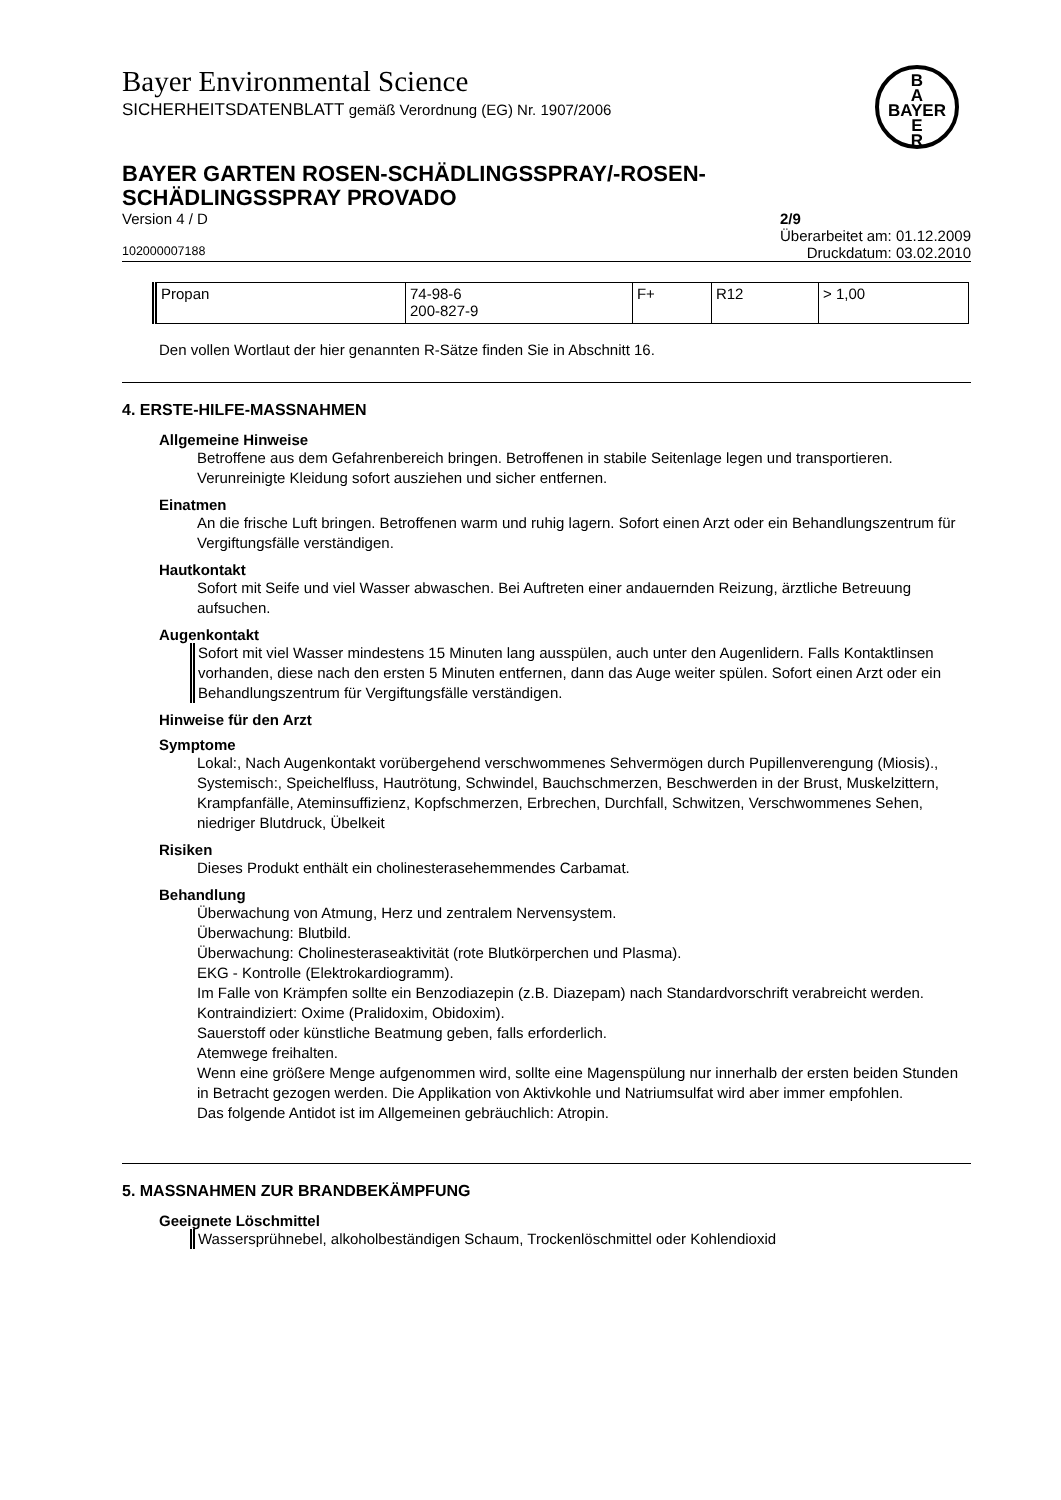Bayer Environmental Science
SICHERHEITSDATENBLATT gemäß Verordnung (EG) Nr. 1907/2006
B
A
BAYER
E
R
BAYER GARTEN ROSEN-SCHÄDLINGSSPRAY/-ROSEN-
SCHÄDLINGSSPRAY PROVADO
Version 4 / D 2/9
Überarbeitet am: 01.12.2009
102000007188 Druckdatum: 03.02.2010
| Propan | 74-98-6 200-827-9 | F+ | R12 | > 1,00 |
Den vollen Wortlaut der hier genannten R-Sätze finden Sie in Abschnitt 16.
4. ERSTE-HILFE-MASSNAHMEN
Allgemeine Hinweise
Betroffene aus dem Gefahrenbereich bringen. Betroffenen in stabile Seitenlage legen und transportieren. Verunreinigte Kleidung sofort ausziehen und sicher entfernen.
Einatmen
An die frische Luft bringen. Betroffenen warm und ruhig lagern. Sofort einen Arzt oder ein Behandlungszentrum für Vergiftungsfälle verständigen.
Hautkontakt
Sofort mit Seife und viel Wasser abwaschen. Bei Auftreten einer andauernden Reizung, ärztliche Betreuung aufsuchen.
Augenkontakt
Sofort mit viel Wasser mindestens 15 Minuten lang ausspülen, auch unter den Augenlidern. Falls Kontaktlinsen vorhanden, diese nach den ersten 5 Minuten entfernen, dann das Auge weiter spülen. Sofort einen Arzt oder ein Behandlungszentrum für Vergiftungsfälle verständigen.
Hinweise für den Arzt
Symptome
Lokal:, Nach Augenkontakt vorübergehend verschwommenes Sehvermögen durch Pupillenverengung (Miosis)., Systemisch:, Speichelfluss, Hautrötung, Schwindel, Bauchschmerzen, Beschwerden in der Brust, Muskelzittern, Krampfanfälle, Ateminsuffizienz, Kopfschmerzen, Erbrechen, Durchfall, Schwitzen, Verschwommenes Sehen, niedriger Blutdruck, Übelkeit
Risiken
Dieses Produkt enthält ein cholinesterasehemmendes Carbamat.
Behandlung
Überwachung von Atmung, Herz und zentralem Nervensystem.
Überwachung: Blutbild.
Überwachung: Cholinesteraseaktivität (rote Blutkörperchen und Plasma).
EKG - Kontrolle (Elektrokardiogramm).
Im Falle von Krämpfen sollte ein Benzodiazepin (z.B. Diazepam) nach Standardvorschrift verabreicht werden.
Kontraindiziert: Oxime (Pralidoxim, Obidoxim).
Sauerstoff oder künstliche Beatmung geben, falls erforderlich.
Atemwege freihalten.
Wenn eine größere Menge aufgenommen wird, sollte eine Magenspülung nur innerhalb der ersten beiden Stunden in Betracht gezogen werden. Die Applikation von Aktivkohle und Natriumsulfat wird aber immer empfohlen.
Das folgende Antidot ist im Allgemeinen gebräuchlich: Atropin.
5. MASSNAHMEN ZUR BRANDBEKÄMPFUNG
Geeignete Löschmittel
Wassersprühnebel, alkoholbeständigen Schaum, Trockenlöschmittel oder Kohlendioxid